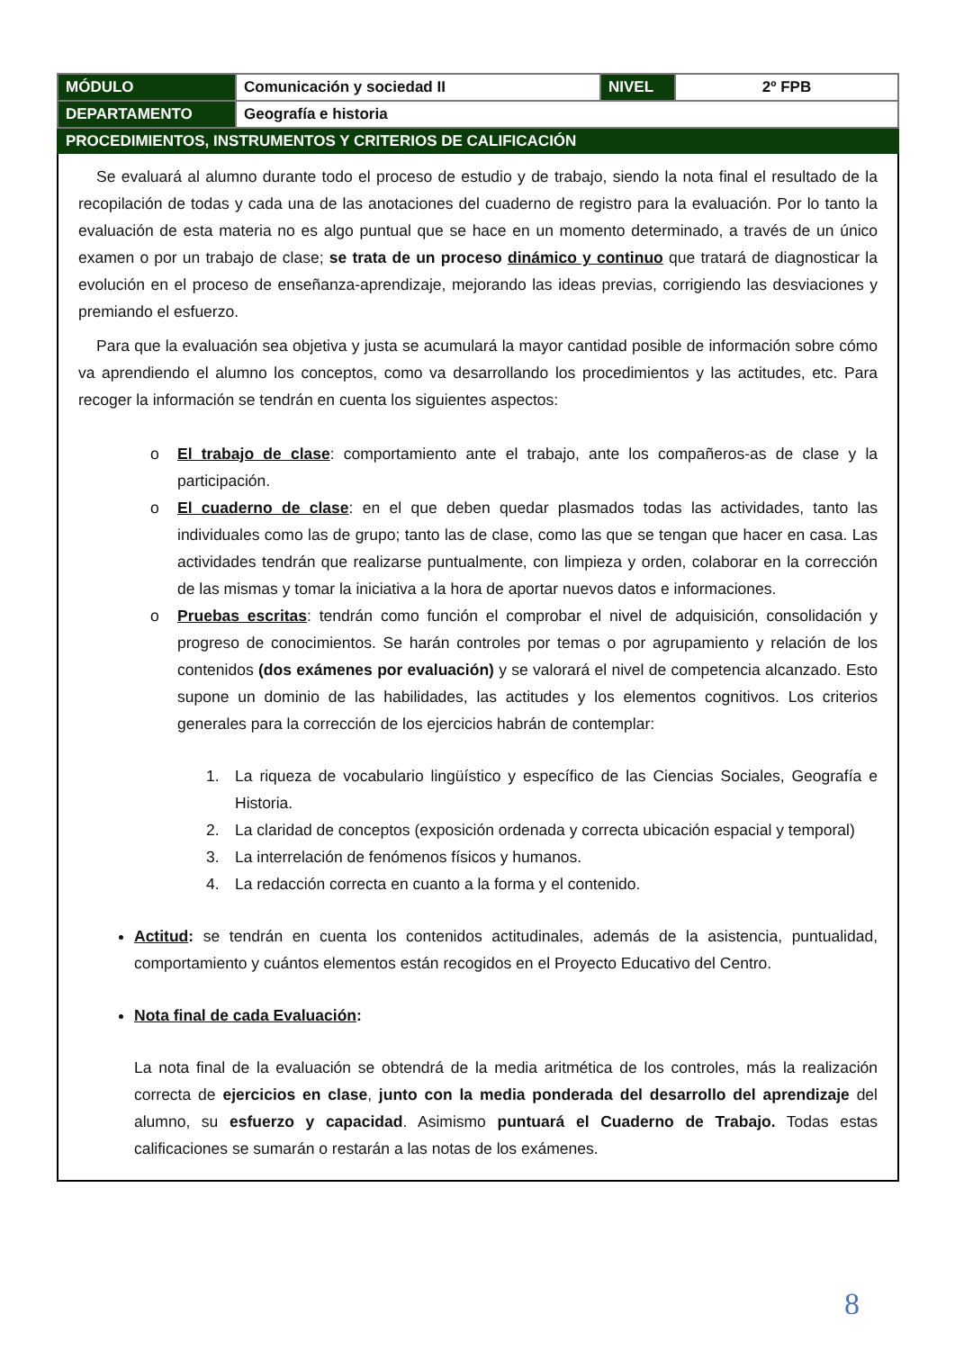| MÓDULO | Comunicación y sociedad II | NIVEL | 2º FPB |
| DEPARTAMENTO | Geografía e historia | | |
PROCEDIMIENTOS, INSTRUMENTOS Y CRITERIOS DE CALIFICACIÓN
Se evaluará al alumno durante todo el proceso de estudio y de trabajo, siendo la nota final el resultado de la recopilación de todas y cada una de las anotaciones del cuaderno de registro para la evaluación. Por lo tanto la evaluación de esta materia no es algo puntual que se hace en un momento determinado, a través de un único examen o por un trabajo de clase; se trata de un proceso dinámico y continuo que tratará de diagnosticar la evolución en el proceso de enseñanza-aprendizaje, mejorando las ideas previas, corrigiendo las desviaciones y premiando el esfuerzo.
Para que la evaluación sea objetiva y justa se acumulará la mayor cantidad posible de información sobre cómo va aprendiendo el alumno los conceptos, como va desarrollando los procedimientos y las actitudes, etc. Para recoger la información se tendrán en cuenta los siguientes aspectos:
o El trabajo de clase: comportamiento ante el trabajo, ante los compañeros-as de clase y la participación.
o El cuaderno de clase: en el que deben quedar plasmados todas las actividades, tanto las individuales como las de grupo; tanto las de clase, como las que se tengan que hacer en casa. Las actividades tendrán que realizarse puntualmente, con limpieza y orden, colaborar en la corrección de las mismas y tomar la iniciativa a la hora de aportar nuevos datos e informaciones.
o Pruebas escritas: tendrán como función el comprobar el nivel de adquisición, consolidación y progreso de conocimientos. Se harán controles por temas o por agrupamiento y relación de los contenidos (dos exámenes por evaluación) y se valorará el nivel de competencia alcanzado. Esto supone un dominio de las habilidades, las actitudes y los elementos cognitivos. Los criterios generales para la corrección de los ejercicios habrán de contemplar:
1. La riqueza de vocabulario lingüístico y específico de las Ciencias Sociales, Geografía e Historia.
2. La claridad de conceptos (exposición ordenada y correcta ubicación espacial y temporal)
3. La interrelación de fenómenos físicos y humanos.
4. La redacción correcta en cuanto a la forma y el contenido.
Actitud: se tendrán en cuenta los contenidos actitudinales, además de la asistencia, puntualidad, comportamiento y cuántos elementos están recogidos en el Proyecto Educativo del Centro.
Nota final de cada Evaluación:
La nota final de la evaluación se obtendrá de la media aritmética de los controles, más la realización correcta de ejercicios en clase, junto con la media ponderada del desarrollo del aprendizaje del alumno, su esfuerzo y capacidad. Asimismo puntuará el Cuaderno de Trabajo. Todas estas calificaciones se sumarán o restarán a las notas de los exámenes.
8